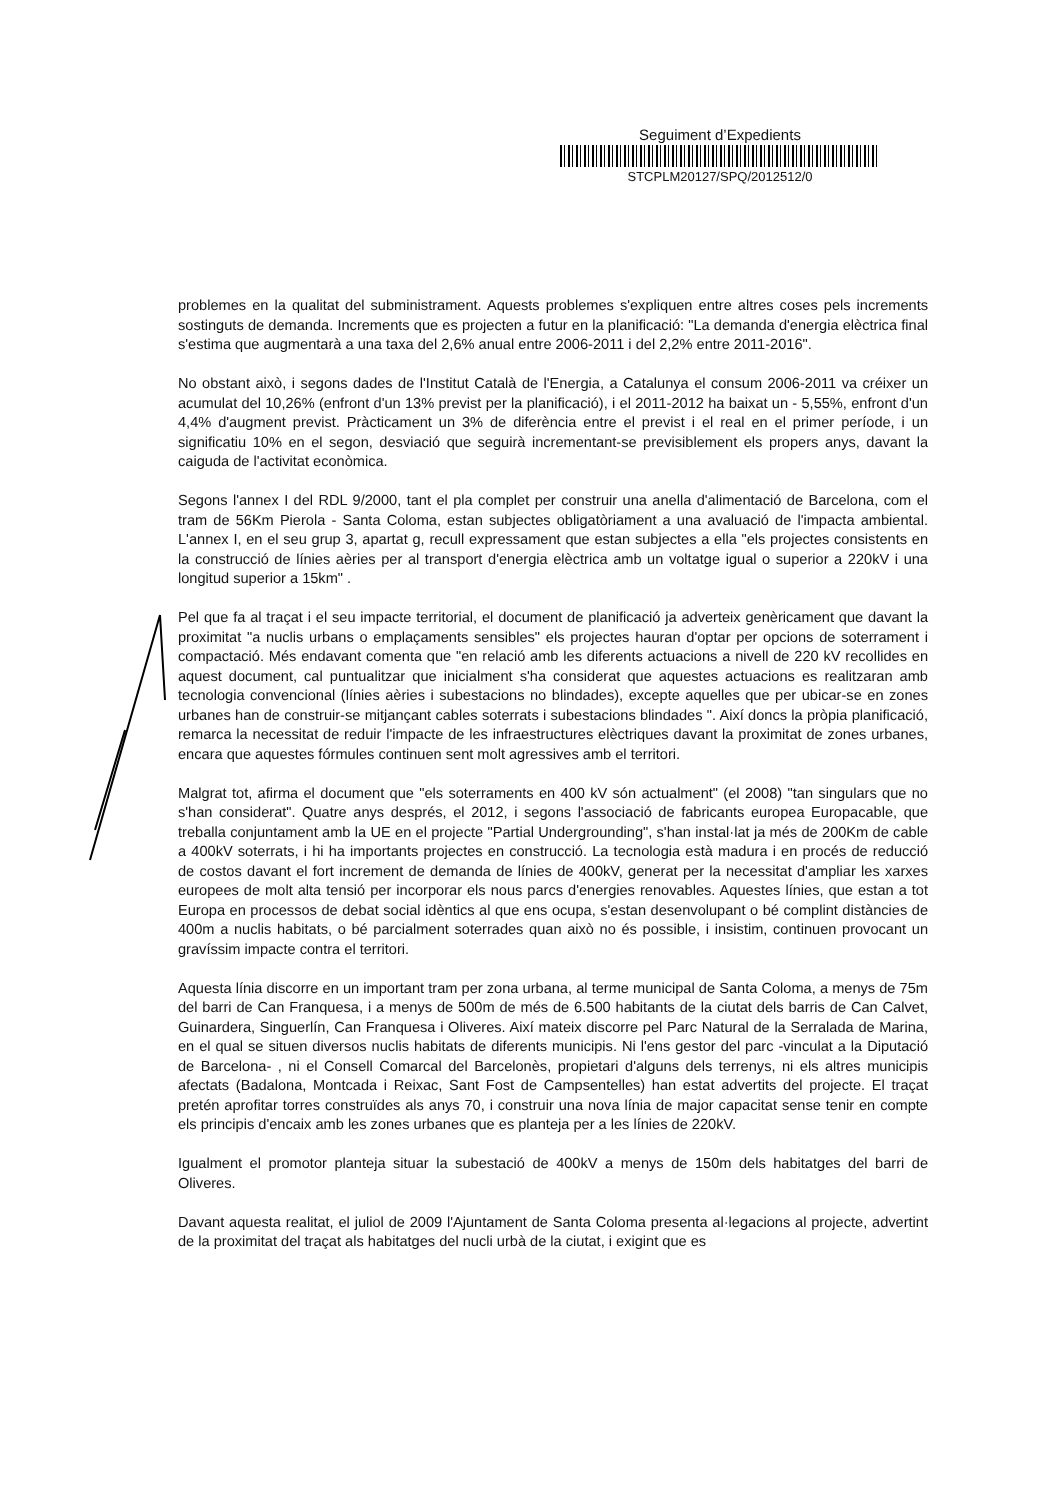Seguiment d’Expedients
STCPLM20127/SPQ/2012512/0
problemes en la qualitat del subministrament. Aquests problemes s'expliquen entre altres coses pels increments sostinguts de demanda. Increments que es projecten a futur en la planificació: "La demanda d'energia elèctrica final s'estima que augmentarà a una taxa del 2,6% anual entre 2006-2011 i del 2,2% entre 2011-2016".
No obstant això, i segons dades de l'Institut Català de l'Energia, a Catalunya el consum 2006-2011 va créixer un acumulat del 10,26% (enfront d'un 13% previst per la planificació), i el 2011-2012 ha baixat un - 5,55%, enfront d'un 4,4% d'augment previst. Pràcticament un 3% de diferència entre el previst i el real en el primer període, i un significatiu 10% en el segon, desviació que seguirà incrementant-se previsiblement els propers anys, davant la caiguda de l'activitat econòmica.
Segons l'annex I del RDL 9/2000, tant el pla complet per construir una anella d'alimentació de Barcelona, com el tram de 56Km Pierola - Santa Coloma, estan subjectes obligatòriament a una avaluació de l'impacta ambiental. L'annex I, en el seu grup 3, apartat g, recull expressament que estan subjectes a ella "els projectes consistents en la construcció de línies aèries per al transport d'energia elèctrica amb un voltatge igual o superior a 220kV i una longitud superior a 15km" .
Pel que fa al traçat i el seu impacte territorial, el document de planificació ja adverteix genèricament que davant la proximitat "a nuclis urbans o emplaçaments sensibles" els projectes hauran d'optar per opcions de soterrament i compactació. Més endavant comenta que "en relació amb les diferents actuacions a nivell de 220 kV recollides en aquest document, cal puntualitzar que inicialment s'ha considerat que aquestes actuacions es realitzaran amb tecnologia convencional (línies aèries i subestacions no blindades), excepte aquelles que per ubicar-se en zones urbanes han de construir-se mitjançant cables soterrats i subestacions blindades ". Així doncs la pròpia planificació, remarca la necessitat de reduir l'impacte de les infraestructures elèctriques davant la proximitat de zones urbanes, encara que aquestes fórmules continuen sent molt agressives amb el territori.
Malgrat tot, afirma el document que "els soterraments en 400 kV són actualment" (el 2008) "tan singulars que no s'han considerat". Quatre anys després, el 2012, i segons l'associació de fabricants europea Europacable, que treballa conjuntament amb la UE en el projecte "Partial Undergrounding", s'han instal·lat ja més de 200Km de cable a 400kV soterrats, i hi ha importants projectes en construcció. La tecnologia està madura i en procés de reducció de costos davant el fort increment de demanda de línies de 400kV, generat per la necessitat d'ampliar les xarxes europees de molt alta tensió per incorporar els nous parcs d'energies renovables. Aquestes línies, que estan a tot Europa en processos de debat social idèntics al que ens ocupa, s'estan desenvolupant o bé complint distàncies de 400m a nuclis habitats, o bé parcialment soterrades quan això no és possible, i insistim, continuen provocant un gravíssim impacte contra el territori.
Aquesta línia discorre en un important tram per zona urbana, al terme municipal de Santa Coloma, a menys de 75m del barri de Can Franquesa, i a menys de 500m de més de 6.500 habitants de la ciutat dels barris de Can Calvet, Guinardera, Singuerlín, Can Franquesa i Oliveres. Així mateix discorre pel Parc Natural de la Serralada de Marina, en el qual se situen diversos nuclis habitats de diferents municipis. Ni l'ens gestor del parc -vinculat a la Diputació de Barcelona- , ni el Consell Comarcal del Barcelonès, propietari d'alguns dels terrenys, ni els altres municipis afectats (Badalona, Montcada i Reixac, Sant Fost de Campsentelles) han estat advertits del projecte. El traçat pretén aprofitar torres construïdes als anys 70, i construir una nova línia de major capacitat sense tenir en compte els principis d'encaix amb les zones urbanes que es planteja per a les línies de 220kV.
Igualment el promotor planteja situar la subestació de 400kV a menys de 150m dels habitatges del barri de Oliveres.
Davant aquesta realitat, el juliol de 2009 l'Ajuntament de Santa Coloma presenta al·legacions al projecte, advertint de la proximitat del traçat als habitatges del nucli urbà de la ciutat, i exigint que es